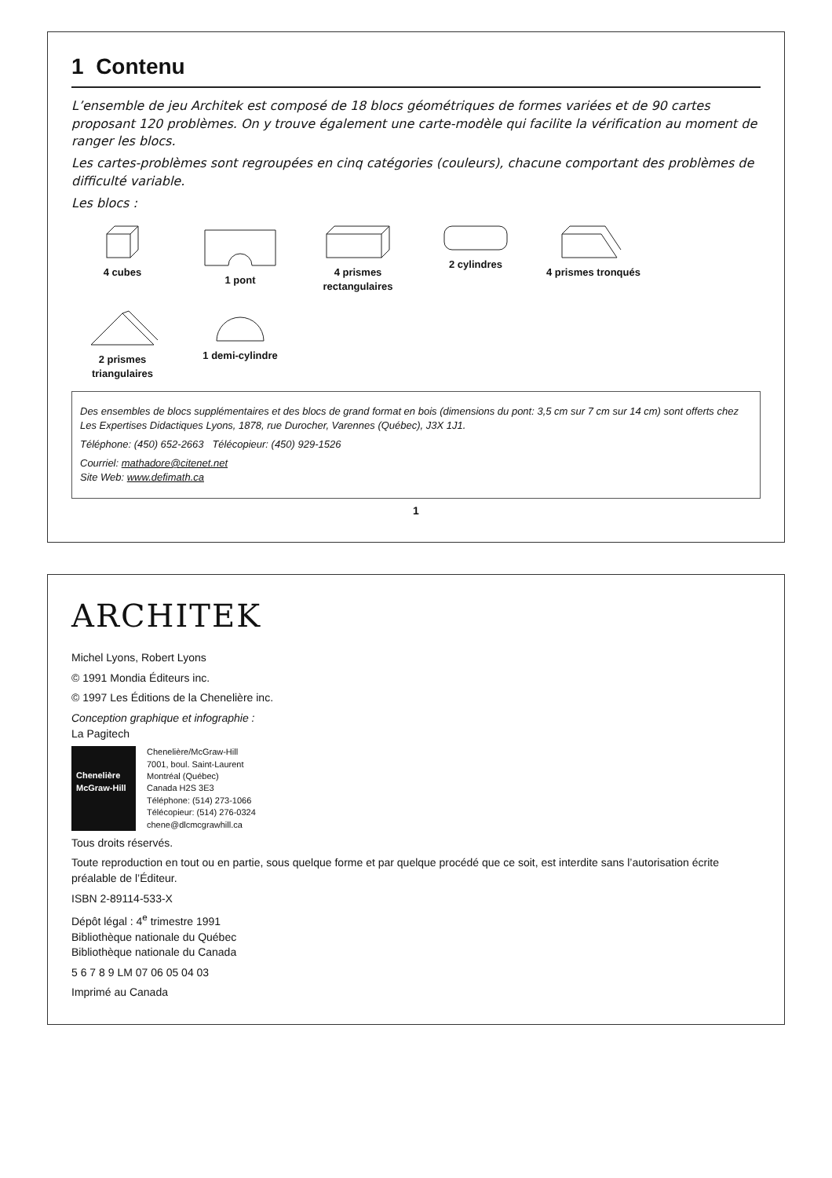1 Contenu
L’ensemble de jeu Architek est composé de 18 blocs géométriques de formes variées et de 90 cartes proposant 120 problèmes. On y trouve également une carte-modèle qui facilite la vérification au moment de ranger les blocs.
Les cartes-problèmes sont regroupées en cinq catégories (couleurs), chacune comportant des problèmes de difficulté variable.
Les blocs :
4 cubes
1 pont
4 prismes rectangulaires
2 cylindres
4 prismes tronqués
2 prismes triangulaires
1 demi-cylindre
Des ensembles de blocs supplémentaires et des blocs de grand format en bois (dimensions du pont: 3,5 cm sur 7 cm sur 14 cm) sont offerts chez Les Expertises Didactiques Lyons, 1878, rue Durocher, Varennes (Québec), J3X 1J1.
Téléphone: (450) 652-2663 Télécopieur: (450) 929-1526
Courriel: mathadore@citenet.net
Site Web: www.defimath.ca
1
ARCHITEK
Michel Lyons, Robert Lyons
© 1991 Mondia Éditeurs inc.
© 1997 Les Éditions de la Chenelière inc.
Conception graphique et infographie :
La Pagitech
Chenelière McGraw-Hill
Chenelière/McGraw-Hill
7001, boul. Saint-Laurent
Montréal (Québec)
Canada H2S 3E3
Téléphone: (514) 273-1066
Télécopieur: (514) 276-0324
chene@dlcmcgrawhill.ca
Tous droits réservés.
Toute reproduction en tout ou en partie, sous quelque forme et par quelque procédé que ce soit, est interdite sans l’autorisation écrite préalable de l’Éditeur.
ISBN 2-89114-533-X
Dépôt légal : 4<sup>e</sup> trimestre 1991
Bibliothèque nationale du Québec
Bibliothèque nationale du Canada
5 6 7 8 9 LM 07 06 05 04 03
Imprimé au Canada